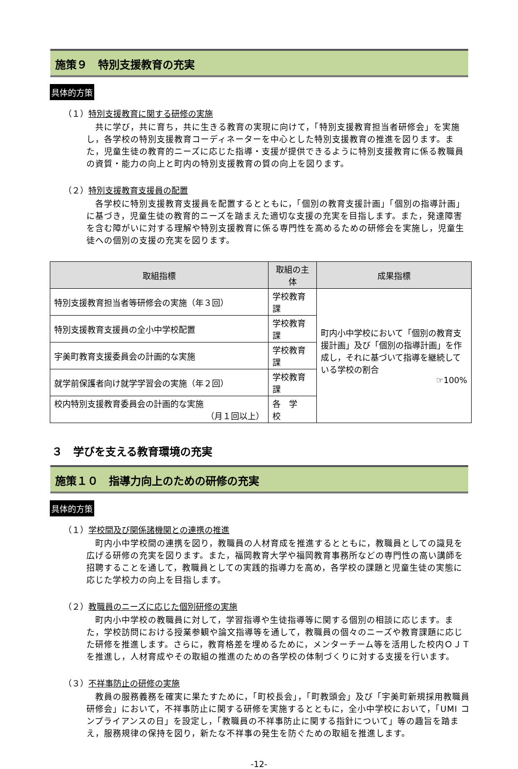施策９　特別支援教育の充実
具体的方策
（１）特別支援教育に関する研修の実施
　共に学び，共に育ち，共に生きる教育の実現に向けて，「特別支援教育担当者研修会」を実施し，各学校の特別支援教育コーディネーターを中心とした特別支援教育の推進を図ります。また，児童生徒の教育的ニーズに応じた指導・支援が提供できるように特別支援教育に係る教職員の資質・能力の向上と町内の特別支援教育の質の向上を図ります。
（２）特別支援教育支援員の配置
　各学校に特別支援教育支援員を配置するとともに，「個別の教育支援計画」「個別の指導計画」に基づき，児童生徒の教育的ニーズを踏まえた適切な支援の充実を目指します。また，発達障害を含む障がいに対する理解や特別支援教育に係る専門性を高めるための研修会を実施し，児童生徒への個別の支援の充実を図ります。
| 取組指標 | 取組の主体 | 成果指標 |
| --- | --- | --- |
| 特別支援教育担当者等研修会の実施（年３回） | 学校教育課 | 町内小中学校において「個別の教育支援計画」及び「個別の指導計画」を作成し，それに基づいて指導を継続している学校の割合 ☞100% |
| 特別支援教育支援員の全小中学校配置 | 学校教育課 | |
| 宇美町教育支援委員会の計画的な実施 | 学校教育課 | |
| 就学前保護者向け就学学習会の実施（年２回） | 学校教育課 | |
| 校内特別支援教育委員会の計画的な実施 （月１回以上） | 各 学 校 | |
３　学びを支える教育環境の充実
施策１０　指導力向上のための研修の充実
具体的方策
（１）学校間及び関係諸機関との連携の推進
　町内小中学校間の連携を図り，教職員の人材育成を推進するとともに，教職員としての識見を広げる研修の充実を図ります。また，福岡教育大学や福岡教育事務所などの専門性の高い講師を招聘することを通して，教職員としての実践的指導力を高め，各学校の課題と児童生徒の実態に応じた学校力の向上を目指します。
（２）教職員のニーズに応じた個別研修の実施
　町内小中学校の教職員に対して，学習指導や生徒指導等に関する個別の相談に応じます。また，学校訪問における授業参観や論文指導等を通して，教職員の個々のニーズや教育課題に応じた研修を推進します。さらに，教育格差を埋めるために，メンターチーム等を活用した校内ＯＪＴを推進し，人材育成やその取組の推進のための各学校の体制づくりに対する支援を行います。
（３）不祥事防止の研修の実施
　教員の服務義務を確実に果たすために，「町校長会」，「町教頭会」及び「宇美町新規採用教職員研修会」において，不祥事防止に関する研修を実施するとともに，全小中学校において，「UMI コンプライアンスの日」を設定し，「教職員の不祥事防止に関する指針について」等の趣旨を踏まえ，服務規律の保持を図り，新たな不祥事の発生を防ぐための取組を推進します。
-12-